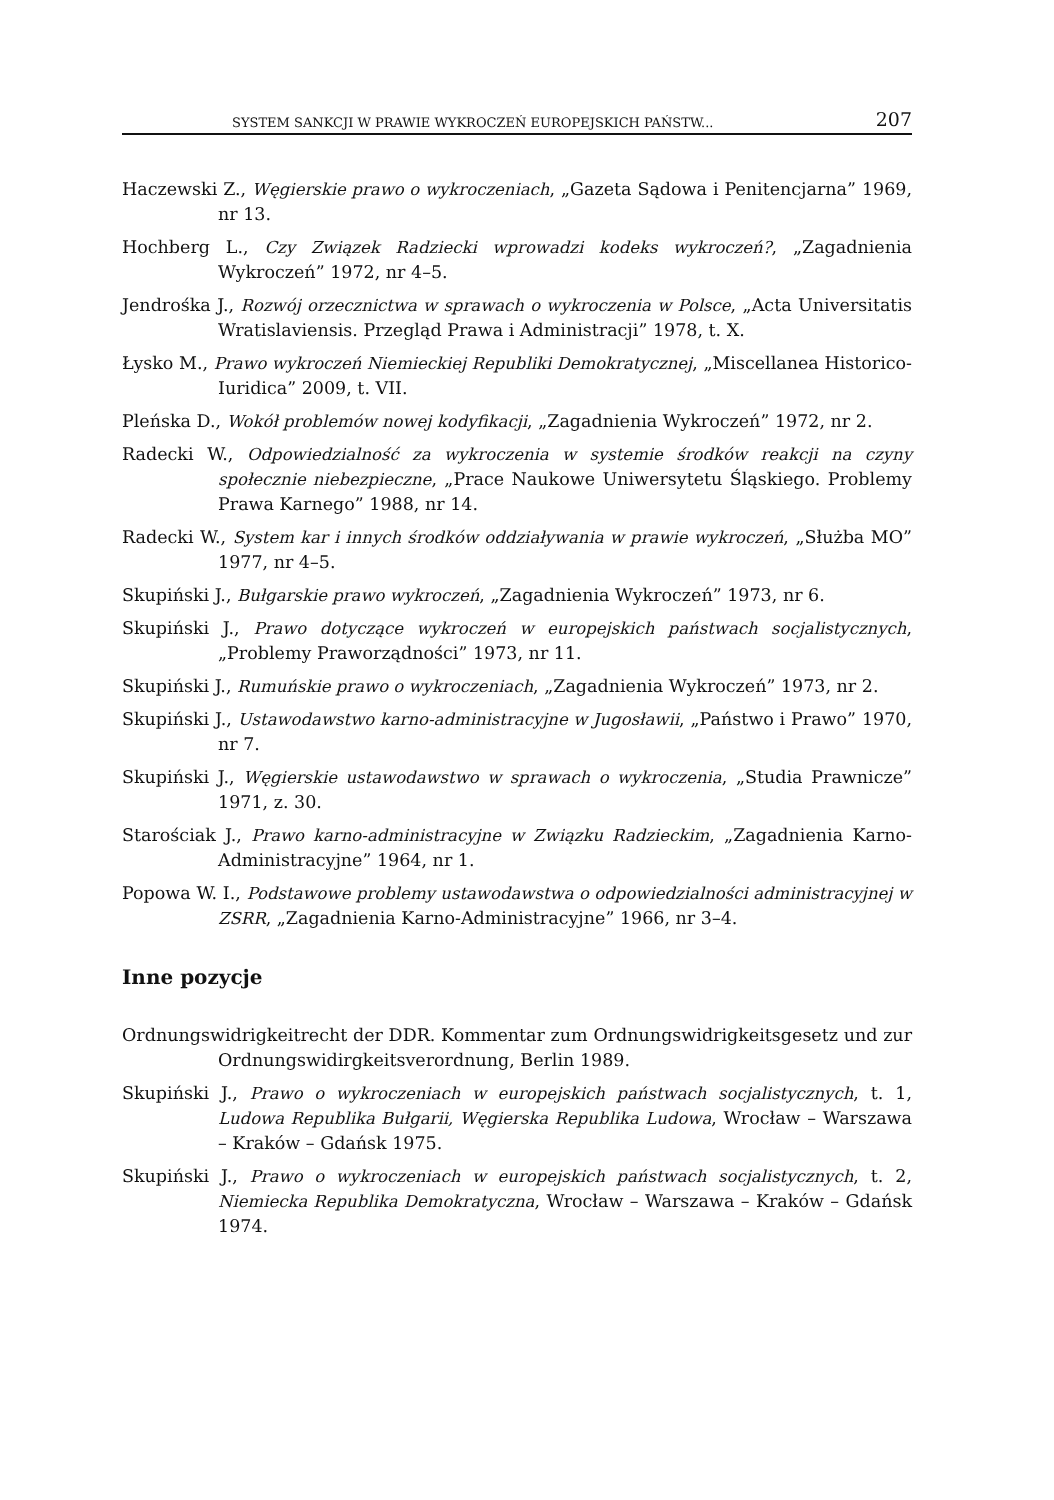SYSTEM SANKCJI W PRAWIE WYKROCZEŃ EUROPEJSKICH PAŃSTW... 207
Haczewski Z., Węgierskie prawo o wykroczeniach, „Gazeta Sądowa i Penitencjarna” 1969, nr 13.
Hochberg L., Czy Związek Radziecki wprowadzi kodeks wykroczeń?, „Zagadnienia Wykroczeń” 1972, nr 4–5.
Jendrośka J., Rozwój orzecznictwa w sprawach o wykroczenia w Polsce, „Acta Universitatis Wratislaviensis. Przegląd Prawa i Administracji” 1978, t. X.
Łysko M., Prawo wykroczeń Niemieckiej Republiki Demokratycznej, „Miscellanea Historico-Iuridica” 2009, t. VII.
Pleńska D., Wokół problemów nowej kodyfikacji, „Zagadnienia Wykroczeń” 1972, nr 2.
Radecki W., Odpowiedzialność za wykroczenia w systemie środków reakcji na czyny społecznie niebezpieczne, „Prace Naukowe Uniwersytetu Śląskiego. Problemy Prawa Karnego” 1988, nr 14.
Radecki W., System kar i innych środków oddziaływania w prawie wykroczeń, „Służba MO” 1977, nr 4–5.
Skupiński J., Bułgarskie prawo wykroczeń, „Zagadnienia Wykroczeń” 1973, nr 6.
Skupiński J., Prawo dotyczące wykroczeń w europejskich państwach socjalistycznych, „Problemy Praworządności” 1973, nr 11.
Skupiński J., Rumuńskie prawo o wykroczeniach, „Zagadnienia Wykroczeń” 1973, nr 2.
Skupiński J., Ustawodawstwo karno-administracyjne w Jugosławii, „Państwo i Prawo” 1970, nr 7.
Skupiński J., Węgierskie ustawodawstwo w sprawach o wykroczenia, „Studia Prawnicze” 1971, z. 30.
Starościak J., Prawo karno-administracyjne w Związku Radzieckim, „Zagadnienia Karno-Administracyjne” 1964, nr 1.
Popowa W. I., Podstawowe problemy ustawodawstwa o odpowiedzialności administracyjnej w ZSRR, „Zagadnienia Karno-Administracyjne” 1966, nr 3–4.
Inne pozycje
Ordnungswidrigkeitrecht der DDR. Kommentar zum Ordnungswidrigkeitsgesetz und zur Ordnungswidirgkeitsverordnung, Berlin 1989.
Skupiński J., Prawo o wykroczeniach w europejskich państwach socjalistycznych, t. 1, Ludowa Republika Bułgarii, Węgierska Republika Ludowa, Wrocław – Warszawa – Kraków – Gdańsk 1975.
Skupiński J., Prawo o wykroczeniach w europejskich państwach socjalistycznych, t. 2, Niemiecka Republika Demokratyczna, Wrocław – Warszawa – Kraków – Gdańsk 1974.